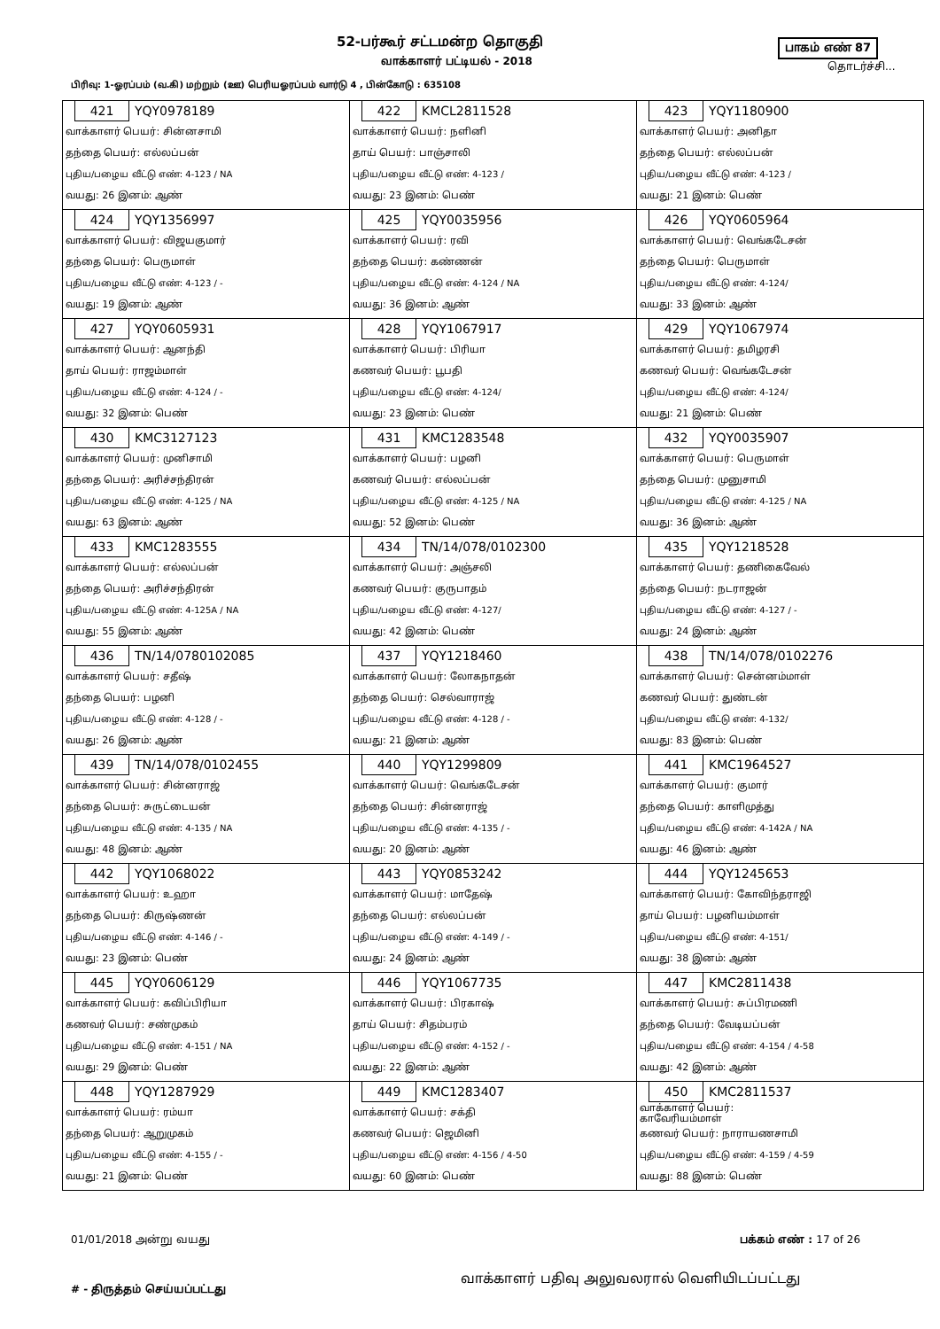52-பர்கூர் சட்டமன்ற தொகுதி பாகம் எண் 87
வாக்காளர் பட்டியல் - 2018 தொடர்ச்சி...
பிரிவு: 1-ஓரப்பம் (வ.கி) மற்றும் (ஊ) பெரியஓரப்பம் வார்டு 4 , பின்கோடு : 635108
| 421 YQY0978189 வாக்காளர் பெயர்: சின்னசாமி தந்தை பெயர்: எல்லப்பன் புதிய/பழைய வீட்டு எண்: 4-123 / NA வயது: 26 இனம்: ஆண் | 422 KMCL2811528 வாக்காளர் பெயர்: நளினி தாய் பெயர்: பாஞ்சாலி புதிய/பழைய வீட்டு எண்: 4-123 / வயது: 23 இனம்: பெண் | 423 YQY1180900 வாக்காளர் பெயர்: அனிதா தந்தை பெயர்: எல்லப்பன் புதிய/பழைய வீட்டு எண்: 4-123 / வயது: 21 இனம்: பெண் |
| 424 YQY1356997 வாக்காளர் பெயர்: விஜயகுமார் தந்தை பெயர்: பெருமாள் புதிய/பழைய வீட்டு எண்: 4-123 / - வயது: 19 இனம்: ஆண் | 425 YQY0035956 வாக்காளர் பெயர்: ரவி தந்தை பெயர்: கண்ணன் புதிய/பழைய வீட்டு எண்: 4-124 / NA வயது: 36 இனம்: ஆண் | 426 YQY0605964 வாக்காளர் பெயர்: வெங்கடேசன் தந்தை பெயர்: பெருமாள் புதிய/பழைய வீட்டு எண்: 4-124/ வயது: 33 இனம்: ஆண் |
| 427 YQY0605931 வாக்காளர் பெயர்: ஆனந்தி தாய் பெயர்: ராஜம்மாள் புதிய/பழைய வீட்டு எண்: 4-124 / - வயது: 32 இனம்: பெண் | 428 YQY1067917 வாக்காளர் பெயர்: பிரியா கணவர் பெயர்: பூபதி புதிய/பழைய வீட்டு எண்: 4-124/ வயது: 23 இனம்: பெண் | 429 YQY1067974 வாக்காளர் பெயர்: தமிழரசி கணவர் பெயர்: வெங்கடேசன் புதிய/பழைய வீட்டு எண்: 4-124/ வயது: 21 இனம்: பெண் |
| 430 KMC3127123 வாக்காளர் பெயர்: முனிசாமி தந்தை பெயர்: அரிச்சந்திரன் புதிய/பழைய வீட்டு எண்: 4-125 / NA வயது: 63 இனம்: ஆண் | 431 KMC1283548 வாக்காளர் பெயர்: பழனி கணவர் பெயர்: எல்லப்பன் புதிய/பழைய வீட்டு எண்: 4-125 / NA வயது: 52 இனம்: பெண் | 432 YQY0035907 வாக்காளர் பெயர்: பெருமாள் தந்தை பெயர்: முனுசாமி புதிய/பழைய வீட்டு எண்: 4-125 / NA வயது: 36 இனம்: ஆண் |
| 433 KMC1283555 வாக்காளர் பெயர்: எல்லப்பன் தந்தை பெயர்: அரிச்சந்திரன் புதிய/பழைய வீட்டு எண்: 4-125A / NA வயது: 55 இனம்: ஆண் | 434 TN/14/078/0102300 வாக்காளர் பெயர்: அஞ்சலி கணவர் பெயர்: குருபாதம் புதிய/பழைய வீட்டு எண்: 4-127/ வயது: 42 இனம்: பெண் | 435 YQY1218528 வாக்காளர் பெயர்: தணிகைவேல் தந்தை பெயர்: நடராஜன் புதிய/பழைய வீட்டு எண்: 4-127 / - வயது: 24 இனம்: ஆண் |
| 436 TN/14/0780102085 வாக்காளர் பெயர்: சதீஷ் தந்தை பெயர்: பழனி புதிய/பழைய வீட்டு எண்: 4-128 / - வயது: 26 இனம்: ஆண் | 437 YQY1218460 வாக்காளர் பெயர்: லோகநாதன் தந்தை பெயர்: செல்வாராஜ் புதிய/பழைய வீட்டு எண்: 4-128 / - வயது: 21 இனம்: ஆண் | 438 TN/14/078/0102276 வாக்காளர் பெயர்: சென்னம்மாள் கணவர் பெயர்: துண்டன் புதிய/பழைய வீட்டு எண்: 4-132/ வயது: 83 இனம்: பெண் |
| 439 TN/14/078/0102455 வாக்காளர் பெயர்: சின்னராஜ் தந்தை பெயர்: சுருட்டையன் புதிய/பழைய வீட்டு எண்: 4-135 / NA வயது: 48 இனம்: ஆண் | 440 YQY1299809 வாக்காளர் பெயர்: வெங்கடேசன் தந்தை பெயர்: சின்னராஜ் புதிய/பழைய வீட்டு எண்: 4-135 / - வயது: 20 இனம்: ஆண் | 441 KMC1964527 வாக்காளர் பெயர்: குமார் தந்தை பெயர்: காளிமுத்து புதிய/பழைய வீட்டு எண்: 4-142A / NA வயது: 46 இனம்: ஆண் |
| 442 YQY1068022 வாக்காளர் பெயர்: உஹா தந்தை பெயர்: கிருஷ்ணன் புதிய/பழைய வீட்டு எண்: 4-146 / - வயது: 23 இனம்: பெண் | 443 YQY0853242 வாக்காளர் பெயர்: மாதேஷ் தந்தை பெயர்: எல்லப்பன் புதிய/பழைய வீட்டு எண்: 4-149 / - வயது: 24 இனம்: ஆண் | 444 YQY1245653 வாக்காளர் பெயர்: கோவிந்தராஜி தாய் பெயர்: பழனியம்மாள் புதிய/பழைய வீட்டு எண்: 4-151/ வயது: 38 இனம்: ஆண் |
| 445 YQY0606129 வாக்காளர் பெயர்: கவிப்பிரியா கணவர் பெயர்: சண்முகம் புதிய/பழைய வீட்டு எண்: 4-151 / NA வயது: 29 இனம்: பெண் | 446 YQY1067735 வாக்காளர் பெயர்: பிரகாஷ் தாய் பெயர்: சிதம்பரம் புதிய/பழைய வீட்டு எண்: 4-152 / - வயது: 22 இனம்: ஆண் | 447 KMC2811438 வாக்காளர் பெயர்: சுப்பிரமணி தந்தை பெயர்: வேடியப்பன் புதிய/பழைய வீட்டு எண்: 4-154 / 4-58 வயது: 42 இனம்: ஆண் |
| 448 YQY1287929 வாக்காளர் பெயர்: ரம்யா தந்தை பெயர்: ஆறுமுகம் புதிய/பழைய வீட்டு எண்: 4-155 / - வயது: 21 இனம்: பெண் | 449 KMC1283407 வாக்காளர் பெயர்: சக்தி கணவர் பெயர்: ஜெமினி புதிய/பழைய வீட்டு எண்: 4-156 / 4-50 வயது: 60 இனம்: பெண் | 450 KMC2811537 வாக்காளர் பெயர்: காவேரியம்மாள் கணவர் பெயர்: நாராயணசாமி புதிய/பழைய வீட்டு எண்: 4-159 / 4-59 வயது: 88 இனம்: பெண் |
01/01/2018 அன்று வயது பக்கம் எண் : 17 of 26
# - திருத்தம் செய்யப்பட்டது
வாக்காளர் பதிவு அலுவலரால் வெளியிடப்பட்டது